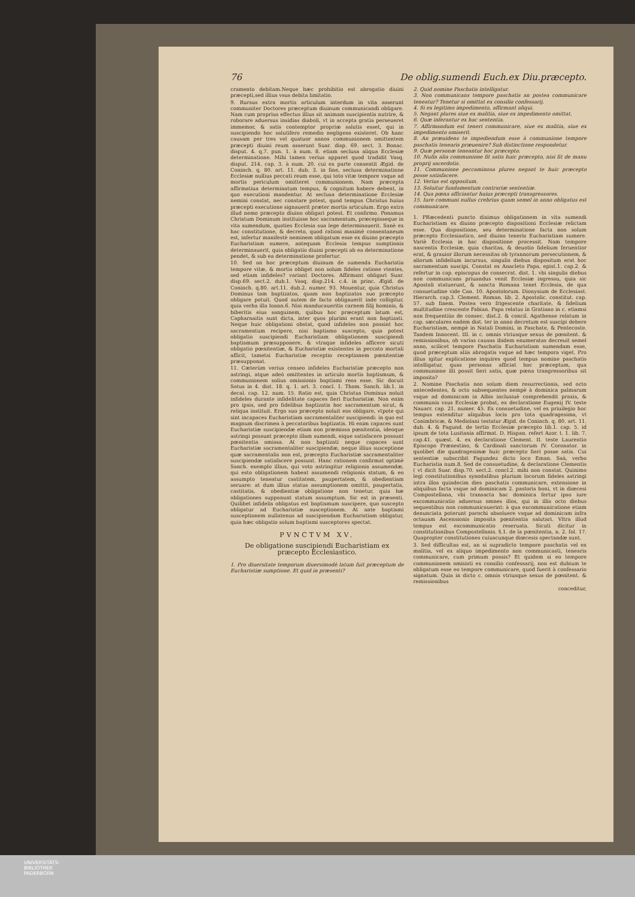76 De oblig.sumendi Euch.ex Diu.præcepto.
cramento debitam.Neque hæc prohibitio est abrogatio diuini præcepti,sed illius vsus debita limitatio.
9. Rursus extra mortis articulum interdum in vita asserunt communiter Doctores præceptum diuinum communicandi obligare. Nam cum proprius effectus illius sit animam suscipientis nutrire, & roborare aduersus insidias diaboli, vt in accepta gratia perseueret immemor, & satis contemptor propriæ salutis esset, qui in suscipiendo hoc salutifero remedio negligens existeret. Ob hanc causam per tres vel quatuor annos communionem omittentem præcepti diuini reum asserunt Suar. disp. 69. sect. 3. Bonac. disput. 4. q.7. pun. 1. à num. 8. etiam seclusa aliqua Ecclesiæ determinatione. Mihi tamen verius apparet quod tradidit Vasq. disput. 214. cap. 3. à num. 20. cui ex parte consentit Ægid. de Coninch. q. 80. art. 11. dub. 3. in fine, seclusa determinatione Ecclesiæ nullius peccati reum esse, qui toto vitæ tempore vsque ad mortis periculum omitteret communionem. Nam præcepta affirmatiua determinatum tempus, & cognitum habere debent, in quo executioni mandentur. At seclusa determinatione Ecclesiæ nemini constat, nec constare potest, quod tempus Christus huius præcepti executione signauerit præter mortis articulum. Ergo extra illud nemo præcepto diuino obligari potest. Et confirmo. Ponamus Christum Dominum instituisse hoc sacramentum, præcepisseque in vita sumendum, quoties Ecclesia sua lege determinauerit. Sanè ex hac constitutione, & decreto, quod rationi maximè consentaneum est, infertur manifestè neminem obligatum esse ex diuino præcepto Eucharistiam sumere, antequam Ecclesia tempus sumptionis determinauerit, quia obligatio diuini præcepti ab ea determinatione pendet, & sub ea determinatione profertur.
10. Sed an hoc præceptum diuinum de sumenda Eucharistia tempore vitæ, & mortis obliget non solum fideles ratione vtentes, sed etiam infideles? variant Doctores. Affirmant obligari Suar. disp.69. sect.2. dub.1. Vasq. disp.214. c.4. in princ. Ægid. de Coninch. q.80. art.11. dub.2. numer. 93. Mouentur, quia Christus Dominus tam baptizatos, quam non baptizatos suo præcepto obligare potuit. Quod autem de facto obligauerit inde colligitur, quia verba illa Ioann.6. Nisi manducaueritis carnem filij hominis, & biberitis eius sanguinem, quibus hoc præceptum latum est, Capharnaitis sunt dicta, inter quos plurimi erant non baptizati. Neque huic obligationi obstat, quod infideles non possint hoc sacramentum recipere, nisi baptismo suscepto, quia potest obligatio suscipiendi Eucharistiam obligationem suscipiendi baptismum præsupponere, & vtraque infideles afficere sicuti obligatio pœnitentiæ, & Eucharistiæ existentes in peccato mortali afficit, tametsi Eucharistiæ receptio receptionem pœnitentiæ præsupponat.
11. Cæterùm verius censeo infideles Eucharistiæ præcepto non astringi, atque adeò omittentes in articulo mortis baptismum, & communionem solius omissionis baptismi reos esse. Sic docuit Sotus in 4. dist. 18. q. 1. art. 3. concl. 1. Thom. Sanch. lib.1. in decal. cap. 12. num. 15. Ratio est, quia Christus Dominus noluit infideles durante infidelitate capaces fieri Eucharistiæ. Non enim pro ipsis, sed pro fidelibus baptizatis hoc sacramentum sicut, & reliqua instituit. Ergo suo præcepto noluit eos obligare, vtpote qui sint incapaces Eucharistiam sacramentaliter suscipiendi: in quo est magnum discrimen à peccatoribus baptizatis. Hi enim capaces sunt Eucharistiæ suscipiendæ etiam non præmissa pœnitentia, ideoque astringi possunt præcepto illam sumendi, eique satisfacere possunt pœnitentia omissa. At non baptizati neque capaces sunt Eucharistiæ sacramentaliter suscipiendæ, neque illius susceptione quæ sacramentalis non est, præcepto Eucharistiæ sacramentaliter suscipiendæ satisfacere possunt. Hanc rationem confirmat optimè Sanch. exemplo illius, qui voto astringitur religionis assumendæ, qui esto obligationem habeat assumendi religionis statum, & eo assumpto teneatur castitatem, paupertatem, & obedientiam seruare: at dum illius status assumptionem omittit, paupertatis, castitatis, & obedientiæ obligatione non tenetur, quia hæ obligationes supponunt statum assumptum. Sic est in præsenti. Quilibet infidelis obligatus est baptismum suscipere, quo suscepto obligatur ad Eucharistiæ susceptionem. At ante baptismi susceptionem nullatenus ad suscipiendam Eucharistiam obligatur, quia hæc obligatio solum baptismi susceptores spectat.
PVNCTVM XV.
De obligatione suscipiendi Eucharistiam ex præcepto Ecclesiastico.
1. Pro diuersitate temporum diuersimodè latum fuit præceptum de Eucharistiæ sumptione. Et quid in præsenti?
2. Quid nomine Paschatis intelligatur.
3. Non communicans tempore paschatis an postea communicare teneatur? Tenetur si omittat ex consilio confessarij.
4. Si ex legitimo impedimento, affirmant aliqui.
5. Negant plures siue ex malitia, siue ex impedimento omittat.
6. Quæ inferantur ex hac sententia.
7. Affirmandum est teneri communicare, siue ex malitia, siue ex impedimento omiserit.
8. An præuidens te impediendum esse à communione tempore paschatis tenearis præuenire? Sub distinctione respondetur.
9. Quæ personæ teneantur hoc præcepto.
10. Nulla alia communione fit satis huic præcepto, nisi fit de manu proprij sacerdotis.
11. Communione peccaminosa plures negant te huic præcepto posse satisfacere.
12. Verius est oppositum.
13. Soluitur fundamentum contrariæ sententiæ.
14. Qua pœna afficiantur huius præcepti transgressores.
15. Iure communi nullus crebrius quam semel in anno obligatus est communicare.
1. PRæcedenti puncto diximus obligationem in vita sumendi Eucharistiam ex diuino præcepto dispositioni Ecclesiæ relictam esse. Qua dispositione, seu determinatione facta non solum præcepto Ecclesiastico, sed diuino teneris Eucharistiam sumere. Variè Ecclesia in hac dispositione processit. Nam tempore nascentis Ecclesiæ, quia charitas, & deuotio fidelium feruentior erat, & grauior illorum necessitas ob tyrannorum persecutionem, & aliorum infidelium incursus, singulis diebus dispositum erat hoc sacramentum suscipi. Constat ex Anacleto Papa, epist.1. cap.2. & refertur in cap. episcopus de consecrat. dist. 1. vbi singulis diebus non communicans priuandus venit Ecclesiæ ingressu, quia sic Apostoli statuerunt, & sancta Romana tenet Ecclesia, de qua consuetudine vide Can. 10. Apostolorum. Dionysium de Ecclesiast. Hierarch. cap.3. Clement. Roman. lib. 2. Apostolic. constitut. cap. 57. sub finem. Postea vero frigescente charitate, & fidelium multitudine crescente Fabian. Papa relatus in Gratiano in c. etiamsi non frequentiùs de consec. dist.2. & concil. Agathense relatum in cap. sæculares eadem dist. ter in anno decretum est suscipi debere Eucharistiam, nempè in Natali Domini, in Paschate, & Pentecoste. Tandem Innocent. III. in c. omnis vtriusque sexus de pœnitent. & remissionibus, ob varias causas ibidem enumeratas decreuit semel anno, scilicet tempore Paschatis Eucharistiam sumendam esse, quod præceptum aliis abrogatis vsque ad hæc tempora viget. Pro illius igitur explicatione inquires quod tempus nomine paschatis intelligatur, quas personas afficiat hoc præceptum, qua communione illi possit fieri satis, quæ pœna trangressoribus sit imposita?
2. Nomine Paschatis non solum diem resurrectionis, sed octo antecedentes, & octo subsequentes nempè à dominica palmarum vsque ad dominicam in Albis inclusiuè comprehendit praxis, & communis vsus Ecclesiæ probat, ex declaratione Eugenij IV. teste Nauarr. cap. 21. numer. 45. Ex consuetudine, vel ex priuilegio hoc tempus extenditur aliquibus locis pro tota quadragesima, vt Conimbricæ, & Mediolani testatur Ægid. de Coninch. q. 80. art. 11. dub. 4. & Fagund. de tertio Ecclesiæ præcepto lib.1. cap. 5. id ipsum de tota Lusitania affirmat. D. Hispan. refert Azor. t. 1. lib. 7. cap.41. quæst. 4. ex declaratione Clement. II. teste Laurentio Episcopo Prænestino, & Cardinali sanctorum IV. Coronator. in quolibet die quadragesimæ huic præcepto fieri posse satis. Cui sententiæ subscribit Fagundez dicto loco Eman. Saà, verbo Eucharistia num.8. Sed de consuetudine, & declaratione Clementis ( vt dicit Suar. disp.70. sect.2. concl.2. mihi non constat. Quinimo legi constitutionibus synodalibus plurium locorum fideles astringi intra illos quindecim dies paschatis communicare, extensione in aliquibus facta vsque ad dominicam 2. pastoris boni, vt in diœcesi Compostellana, vbi transacta hac dominica fertur ipso iure excommunicatio aduersus omnes illos, qui in illis octo diebus sequentibus non communicauerint: à qua excommunicatione etiam denunciata poterunt parochi absoluere vsque ad dominicam infra octauam Ascensionis imposita pœnitentia salutari. Vltra illud tempus est excommunicatio reseruata. Sicuti dicitur in constitutionibus Compostellanis. §.1. de la pœnitentia, n. 2. fol. 17. Quapropter constitutiones cuiuscunque diœcesis spectandæ sunt.
3. Sed difficultas est, an si supradicto tempore paschatis vel ex malitia, vel ex aliquo impedimento non communicasti, tenearis communicare, cum primum possis? Et quidem si eo tempore communionem omisisti ex consilio confessarij, non est dubium te obligatum esse eo tempore communicare, quod fuerit à confessario signatum. Quia in dicto c. omnis vtriusque sexus de pœnitent. & remissionibus
conceditur,
UNIVERSITÄTS-
BIBLIOTHEK
PADERBORN